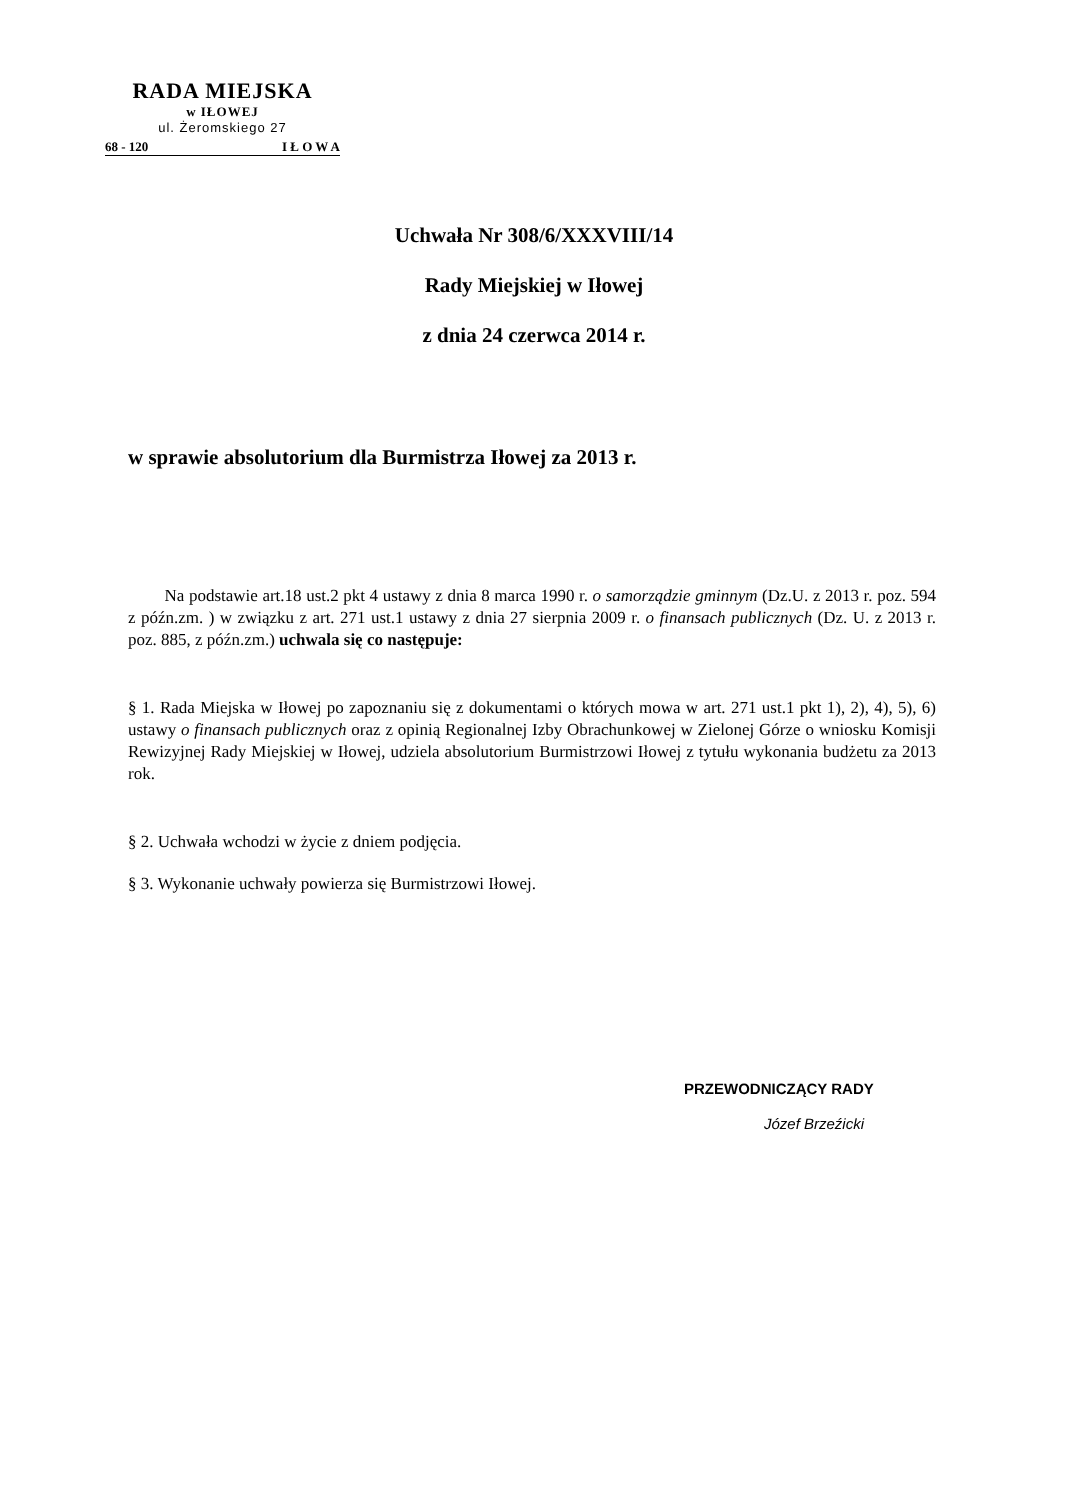RADA MIEJSKA
w IŁOWEJ
ul. Żeromskiego 27
68 - 120 I Ł O W A
Uchwała Nr 308/6/XXXVIII/14
Rady Miejskiej w Iłowej
z dnia 24 czerwca 2014 r.
w sprawie absolutorium dla Burmistrza Iłowej za 2013 r.
Na podstawie art.18 ust.2 pkt 4 ustawy z dnia 8 marca 1990 r. o samorządzie gminnym (Dz.U. z 2013 r. poz. 594 z późn.zm. ) w związku z art. 271 ust.1 ustawy z dnia 27 sierpnia 2009 r. o finansach publicznych (Dz. U. z 2013 r. poz. 885, z późn.zm.) uchwala się co następuje:
§ 1. Rada Miejska w Iłowej po zapoznaniu się z dokumentami o których mowa w art. 271 ust.1 pkt 1), 2), 4), 5), 6) ustawy o finansach publicznych oraz z opinią Regionalnej Izby Obrachunkowej w Zielonej Górze o wniosku Komisji Rewizyjnej Rady Miejskiej w Iłowej, udziela absolutorium Burmistrzowi Iłowej z tytułu wykonania budżetu za 2013 rok.
§ 2. Uchwała wchodzi w życie z dniem podjęcia.
§ 3. Wykonanie uchwały powierza się Burmistrzowi Iłowej.
PRZEWODNICZĄCY RADY
Józef Brzeźicki